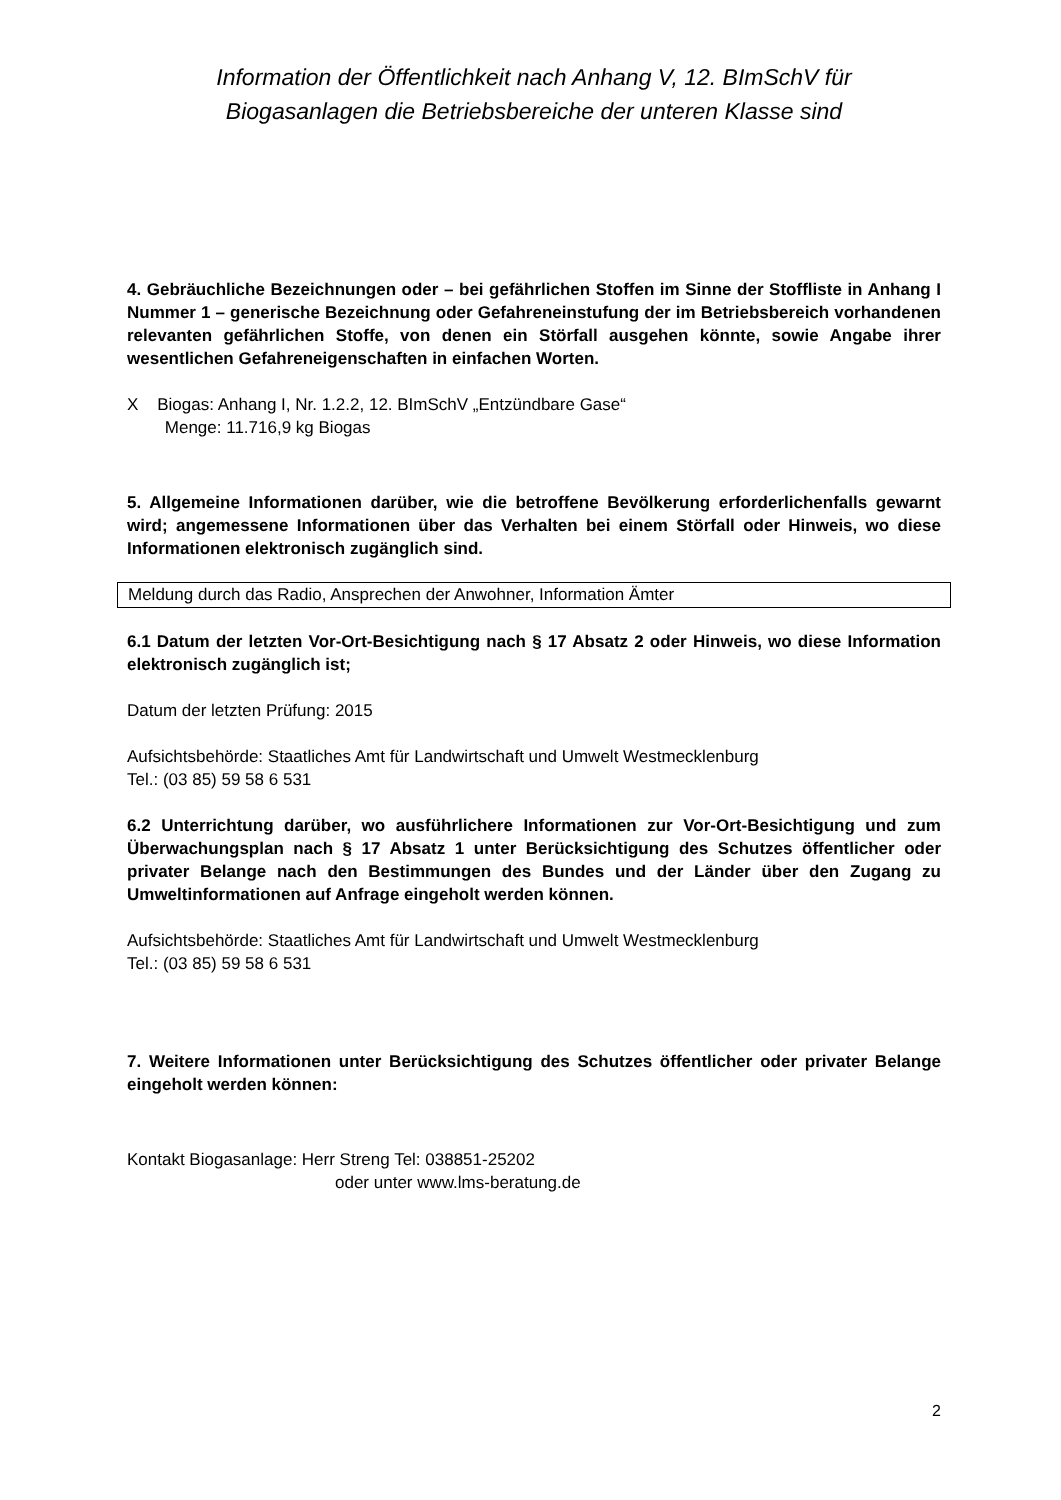Information der Öffentlichkeit nach Anhang V, 12. BImSchV für
Biogasanlagen die Betriebsbereiche der unteren Klasse sind
4. Gebräuchliche Bezeichnungen oder – bei gefährlichen Stoffen im Sinne der Stoffliste in Anhang I Nummer 1 – generische Bezeichnung oder Gefahreneinstufung der im Betriebsbereich vorhandenen relevanten gefährlichen Stoffe, von denen ein Störfall ausgehen könnte, sowie Angabe ihrer wesentlichen Gefahreneigenschaften in einfachen Worten.
X Biogas: Anhang I, Nr. 1.2.2, 12. BImSchV „Entzündbare Gase“
Menge: 11.716,9 kg Biogas
5. Allgemeine Informationen darüber, wie die betroffene Bevölkerung erforderlichenfalls gewarnt wird; angemessene Informationen über das Verhalten bei einem Störfall oder Hinweis, wo diese Informationen elektronisch zugänglich sind.
Meldung durch das Radio, Ansprechen der Anwohner, Information Ämter
6.1 Datum der letzten Vor-Ort-Besichtigung nach § 17 Absatz 2 oder Hinweis, wo diese Information elektronisch zugänglich ist;
Datum der letzten Prüfung: 2015
Aufsichtsbehörde: Staatliches Amt für Landwirtschaft und Umwelt Westmecklenburg
Tel.: (03 85) 59 58 6 531
6.2 Unterrichtung darüber, wo ausführlichere Informationen zur Vor-Ort-Besichtigung und zum Überwachungsplan nach § 17 Absatz 1 unter Berücksichtigung des Schutzes öffentlicher oder privater Belange nach den Bestimmungen des Bundes und der Länder über den Zugang zu Umweltinformationen auf Anfrage eingeholt werden können.
Aufsichtsbehörde: Staatliches Amt für Landwirtschaft und Umwelt Westmecklenburg
Tel.: (03 85) 59 58 6 531
7. Weitere Informationen unter Berücksichtigung des Schutzes öffentlicher oder privater Belange eingeholt werden können:
Kontakt Biogasanlage: Herr Streng Tel: 038851-25202
oder unter www.lms-beratung.de
2